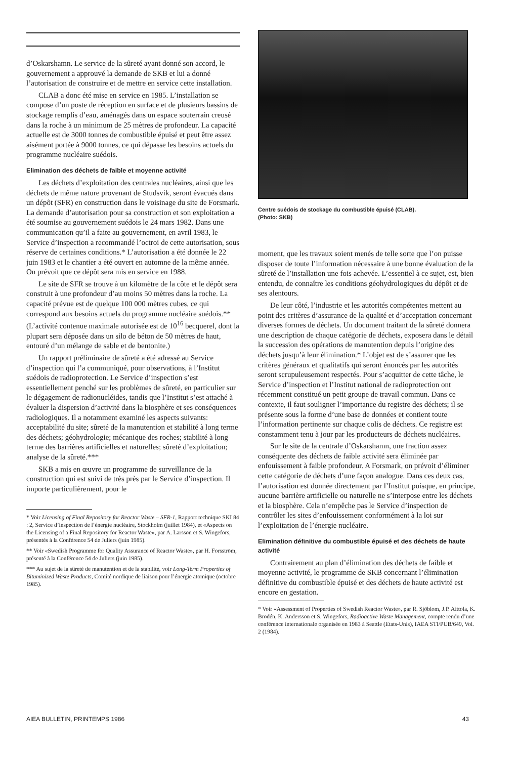d’Oskarshamn. Le service de la sûreté ayant donné son accord, le gouvernement a approuvé la demande de SKB et lui a donné l’autorisation de construire et de mettre en service cette installation.
CLAB a donc été mise en service en 1985. L’installation se compose d’un poste de réception en surface et de plusieurs bassins de stockage remplis d’eau, aménagés dans un espace souterrain creusé dans la roche à un minimum de 25 mètres de profondeur. La capacité actuelle est de 3000 tonnes de combustible épuisé et peut être assez aisément portée à 9000 tonnes, ce qui dépasse les besoins actuels du programme nucléaire suédois.
Elimination des déchets de faible et moyenne activité
Les déchets d’exploitation des centrales nucléaires, ainsi que les déchets de même nature provenant de Studsvik, seront évacués dans un dépôt (SFR) en construction dans le voisinage du site de Forsmark. La demande d’autorisation pour sa construction et son exploitation a été soumise au gouvernement suédois le 24 mars 1982. Dans une communication qu’il a faite au gouvernement, en avril 1983, le Service d’inspection a recommandé l’octroi de cette autorisation, sous réserve de certaines conditions.* L’autorisation a été donnée le 22 juin 1983 et le chantier a été ouvert en automne de la même année. On prévoit que ce dépôt sera mis en service en 1988.
Le site de SFR se trouve à un kilomètre de la côte et le dépôt sera construit à une profondeur d’au moins 50 mètres dans la roche. La capacité prévue est de quelque 100 000 mètres cubes, ce qui correspond aux besoins actuels du programme nucléaire suédois.** (L’activité contenue maximale autorisée est de 10<sup>16</sup> becquerel, dont la plupart sera déposée dans un silo de béton de 50 mètres de haut, entouré d’un mélange de sable et de bentonite.)
Un rapport préliminaire de sûreté a été adressé au Service d’inspection qui l’a communiqué, pour observations, à l’Institut suédois de radioprotection. Le Service d’inspection s’est essentiellement penché sur les problèmes de sûreté, en particulier sur le dégagement de radionucléides, tandis que l’Institut s’est attaché à évaluer la dispersion d’activité dans la biosphère et ses conséquences radiologiques. Il a notamment examiné les aspects suivants: acceptabilité du site; sûreté de la manutention et stabilité à long terme des déchets; géohydrologie; mécanique des roches; stabilité à long terme des barrières artificielles et naturelles; sûreté d’exploitation; analyse de la sûreté.***
SKB a mis en œuvre un programme de surveillance de la construction qui est suivi de très près par le Service d’inspection. Il importe particulièrement, pour le
* Voir Licensing of Final Repository for Reactor Waste – SFR-1, Rapport technique SKI 84 : 2, Service d’inspection de l’énergie nucléaire, Stockholm (juillet 1984), et «Aspects on the Licensing of a Final Repository for Reactor Waste», par A. Larsson et S. Wingefors, présentés à la Conférence 54 de Juliers (juin 1985).
** Voir «Swedish Programme for Quality Assurance of Reactor Waste», par H. Forsström, présenté à la Conférence 54 de Juliers (juin 1985).
*** Au sujet de la sûreté de manutention et de la stabilité, voir Long-Term Properties of Bituminized Waste Products, Comité nordique de liaison pour l’énergie atomique (octobre 1985).
Centre suédois de stockage du combustible épuisé (CLAB).
(Photo: SKB)
moment, que les travaux soient menés de telle sorte que l’on puisse disposer de toute l’information nécessaire à une bonne évaluation de la sûreté de l’installation une fois achevée. L’essentiel à ce sujet, est, bien entendu, de connaître les conditions géohydrologiques du dépôt et de ses alentours.
De leur côté, l’industrie et les autorités compétentes mettent au point des critères d’assurance de la qualité et d’acceptation concernant diverses formes de déchets. Un document traitant de la sûreté donnera une description de chaque catégorie de déchets, exposera dans le détail la succession des opérations de manutention depuis l’origine des déchets jusqu’à leur élimination.* L’objet est de s’assurer que les critères généraux et qualitatifs qui seront énoncés par les autorités seront scrupuleusement respectés. Pour s’acquitter de cette tâche, le Service d’inspection et l’Institut national de radioprotection ont récemment constitué un petit groupe de travail commun. Dans ce contexte, il faut souligner l’importance du registre des déchets; il se présente sous la forme d’une base de données et contient toute l’information pertinente sur chaque colis de déchets. Ce registre est constamment tenu à jour par les producteurs de déchets nucléaires.
Sur le site de la centrale d’Oskarshamn, une fraction assez conséquente des déchets de faible activité sera éliminée par enfouissement à faible profondeur. A Forsmark, on prévoit d’éliminer cette catégorie de déchets d’une façon analogue. Dans ces deux cas, l’autorisation est donnée directement par l’Institut puisque, en principe, aucune barrière artificielle ou naturelle ne s’interpose entre les déchets et la biosphère. Cela n’empêche pas le Service d’inspection de contrôler les sites d’enfouissement conformément à la loi sur l’exploitation de l’énergie nucléaire.
Elimination définitive du combustible épuisé et des déchets de haute activité
Contrairement au plan d’élimination des déchets de faible et moyenne activité, le programme de SKB concernant l’élimination définitive du combustible épuisé et des déchets de haute activité est encore en gestation.
* Voir «Assessment of Properties of Swedish Reactor Waste», par R. Sjöblom, J.P. Aittola, K. Brodén, K. Andersson et S. Wingefors, Radioactive Waste Management, compte rendu d’une conférence internationale organisée en 1983 à Seattle (Etats-Unis), IAEA STI/PUB/649, Vol. 2 (1984).
AIEA BULLETIN, PRINTEMPS 1986 43